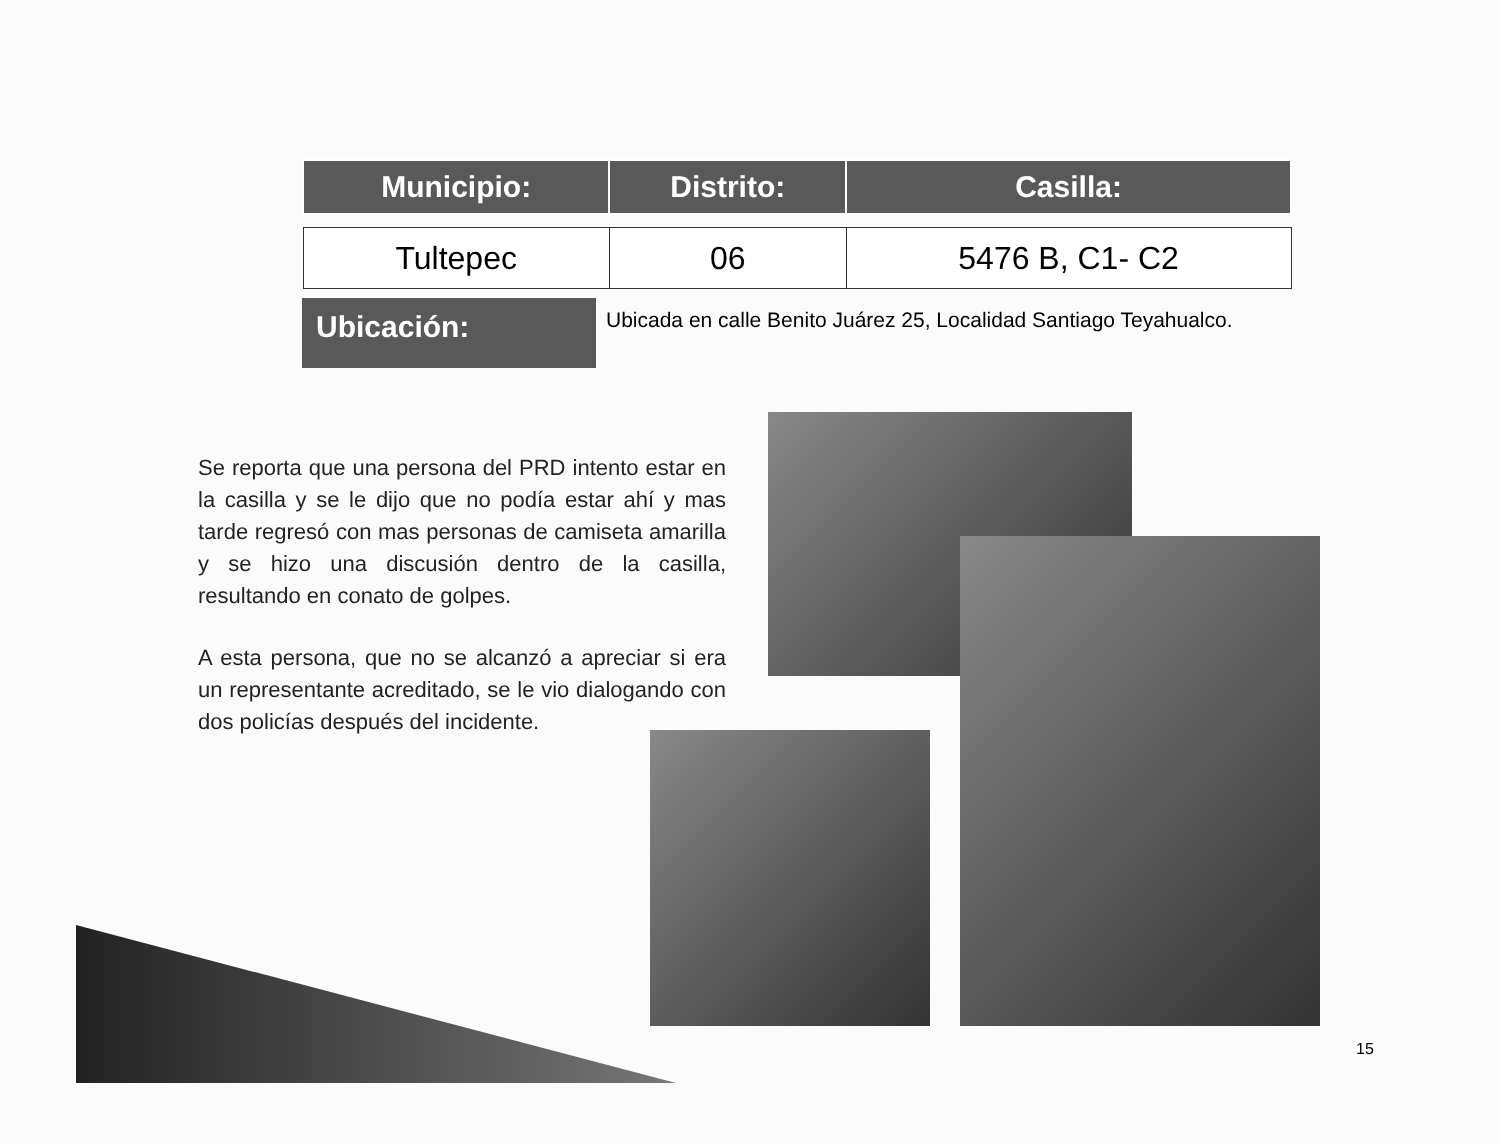| Municipio: | Distrito: | Casilla: |
| --- | --- | --- |
| Tultepec | 06 | 5476 B, C1- C2 |
Ubicación:
Ubicada en calle Benito Juárez 25, Localidad Santiago Teyahualco.
Se reporta que una persona del PRD intento estar en la casilla y se le dijo que no podía estar ahí y mas tarde regresó con mas personas de camiseta amarilla y se hizo una discusión dentro de la casilla, resultando en conato de golpes.
A esta persona, que no se alcanzó a apreciar si era un representante acreditado, se le vio dialogando con dos policías después del incidente.
15